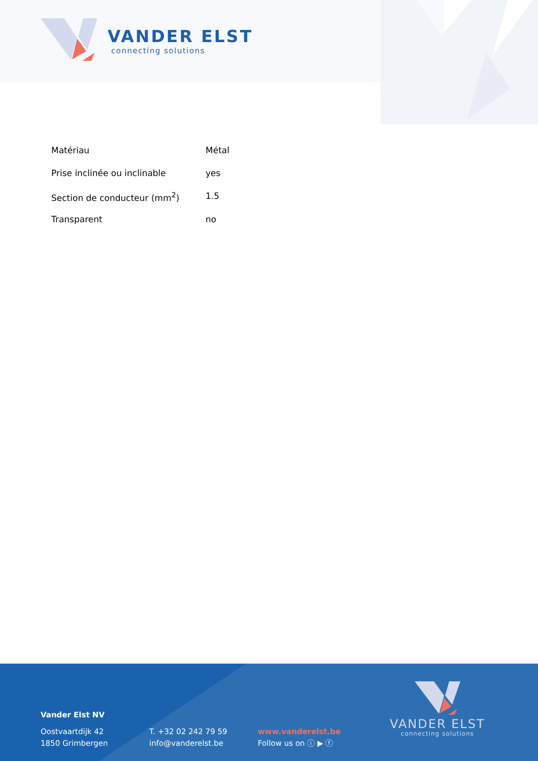VANDER ELST
connecting solutions
| Matériau | Métal |
| Prise inclinée ou inclinable | yes |
| Section de conducteur (mm<sup>2</sup>) | 1.5 |
| Transparent | no |
Vander Elst NV
Oostvaartdijk 42
1850 Grimbergen
T. +32 02 242 79 59
info@vanderelst.be
www.vanderelst.be
Follow us on ⓘ ▶ ⓕ
VANDER ELST
connecting solutions